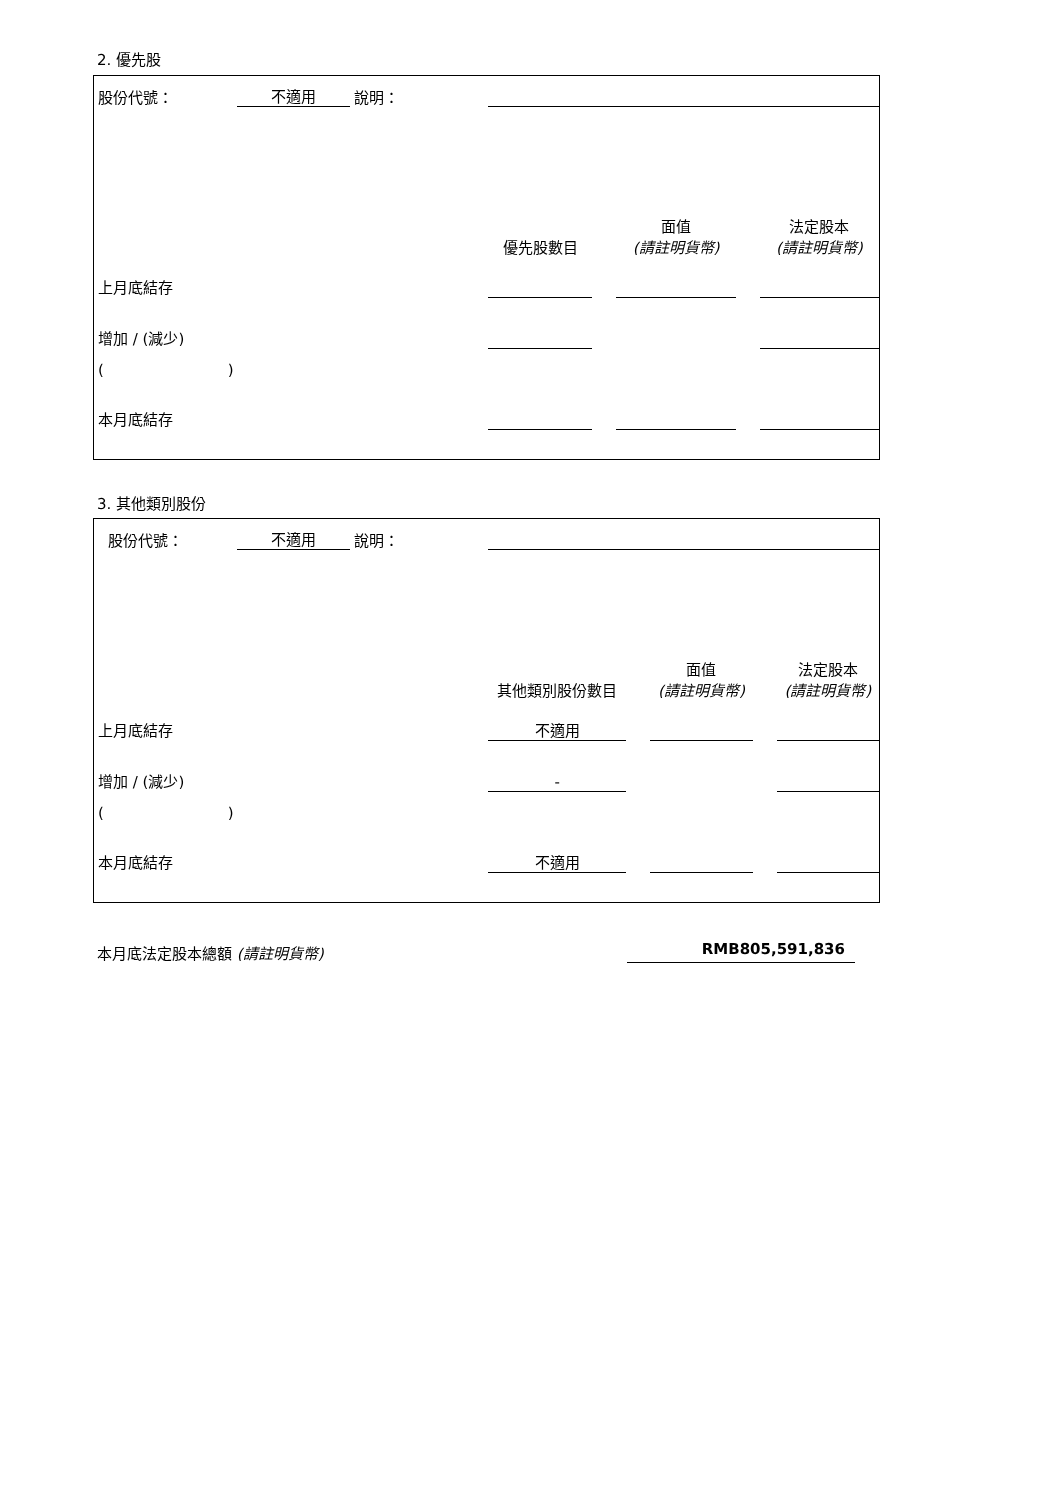2. 優先股
| 股份代號： | 不適用 | 說明： | | | | | |
| | | | 優先股數目 | | 面值 (請註明貨幣) | | 法定股本 (請註明貨幣) |
| 上月底結存 | | | | | | | |
| 增加 / (減少) | | | | | | | |
| ( ) | | | | | | | |
| 本月底結存 | | | | | | | |
3. 其他類別股份
| 股份代號： | 不適用 | 說明： | | | | | |
| | | | 其他類別股份數目 | | 面值 (請註明貨幣) | | 法定股本 (請註明貨幣) |
| 上月底結存 | | | 不適用 | | | | |
| 增加 / (減少) | | | - | | | | |
| ( ) | | | | | | | |
| 本月底結存 | | | 不適用 | | | | |
本月底法定股本總額 (請註明貨幣) RMB805,591,836